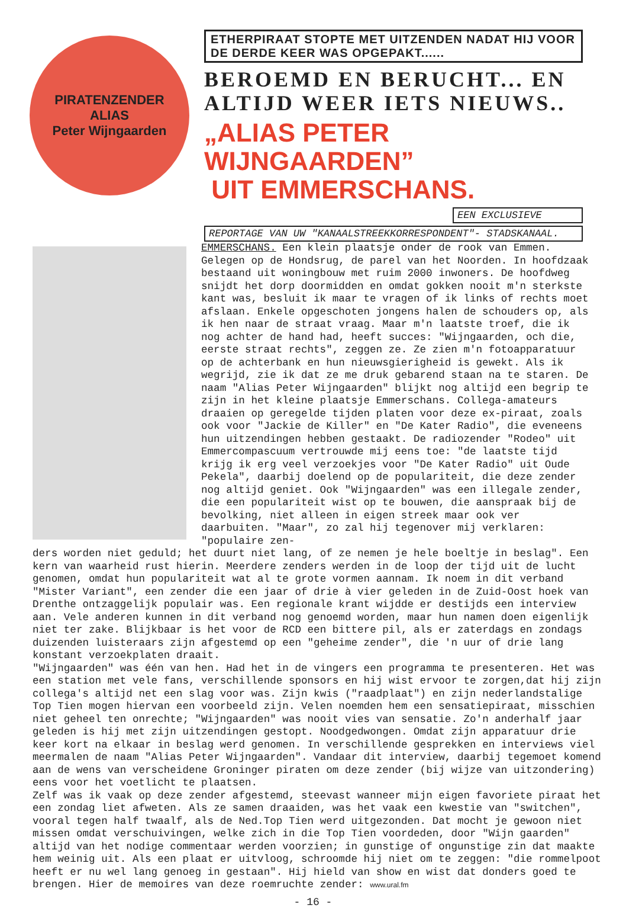PIRATENZENDER
ALIAS
Peter Wijngaarden
ETHERPIRAAT STOPTE MET UITZENDEN NADAT HIJ VOOR DE DERDE KEER WAS OPGEPAKT......
BEROEMD EN BERUCHT... EN ALTIJD WEER IETS NIEUWS..
„ALIAS PETER WIJNGAARDEN”
UIT EMMERSCHANS.
EEN EXCLUSIEVE
REPORTAGE VAN UW "KANAALSTREEKKORRESPONDENT"- STADSKANAAL.
EMMERSCHANS. Een klein plaatsje onder de rook van Emmen. Gelegen op de Hondsrug, de parel van het Noorden. In hoofdzaak bestaand uit woningbouw met ruim 2000 inwoners. De hoofdweg snijdt het dorp doormidden en omdat gokken nooit m'n sterkste kant was, besluit ik maar te vragen of ik links of rechts moet afslaan. Enkele opgeschoten jongens halen de schouders op, als ik hen naar de straat vraag. Maar m'n laatste troef, die ik nog achter de hand had, heeft succes: "Wijngaarden, och die, eerste straat rechts", zeggen ze. Ze zien m'n fotoapparatuur op de achterbank en hun nieuwsgierigheid is gewekt. Als ik wegrijd, zie ik dat ze me druk gebarend staan na te staren. De naam "Alias Peter Wijngaarden" blijkt nog altijd een begrip te zijn in het kleine plaatsje Emmerschans. Collega-amateurs draaien op geregelde tijden platen voor deze ex-piraat, zoals ook voor "Jackie de Killer" en "De Kater Radio", die eveneens hun uitzendingen hebben gestaakt. De radiozender "Rodeo" uit Emmercompascuum vertrouwde mij eens toe: "de laatste tijd krijg ik erg veel verzoekjes voor "De Kater Radio" uit Oude Pekela", daarbij doelend op de populariteit, die deze zender nog altijd geniet. Ook "Wijngaarden" was een illegale zender, die een populariteit wist op te bouwen, die aanspraak bij de bevolking, niet alleen in eigen streek maar ook ver daarbuiten. "Maar", zo zal hij tegenover mij verklaren: "populaire zen-
ders worden niet geduld; het duurt niet lang, of ze nemen je hele boeltje in beslag". Een kern van waarheid rust hierin. Meerdere zenders werden in de loop der tijd uit de lucht genomen, omdat hun populariteit wat al te grote vormen aannam. Ik noem in dit verband "Mister Variant", een zender die een jaar of drie à vier geleden in de Zuid-Oost hoek van Drenthe ontzaggelijk populair was. Een regionale krant wijdde er destijds een interview aan. Vele anderen kunnen in dit verband nog genoemd worden, maar hun namen doen eigenlijk niet ter zake. Blijkbaar is het voor de RCD een bittere pil, als er zaterdags en zondags duizenden luisteraars zijn afgestemd op een "geheime zender", die 'n uur of drie lang konstant verzoekplaten draait.
"Wijngaarden" was één van hen. Had het in de vingers een programma te presenteren. Het was een station met vele fans, verschillende sponsors en hij wist ervoor te zorgen,dat hij zijn collega's altijd net een slag voor was. Zijn kwis ("raadplaat") en zijn nederlandstalige Top Tien mogen hiervan een voorbeeld zijn. Velen noemden hem een sensatiepiraat, misschien niet geheel ten onrechte; "Wijngaarden" was nooit vies van sensatie. Zo'n anderhalf jaar geleden is hij met zijn uitzendingen gestopt. Noodgedwongen. Omdat zijn apparatuur drie keer kort na elkaar in beslag werd genomen. In verschillende gesprekken en interviews viel meermalen de naam "Alias Peter Wijngaarden". Vandaar dit interview, daarbij tegemoet komend aan de wens van verscheidene Groninger piraten om deze zender (bij wijze van uitzondering) eens voor het voetlicht te plaatsen.
Zelf was ik vaak op deze zender afgestemd, steevast wanneer mijn eigen favoriete piraat het een zondag liet afweten. Als ze samen draaiden, was het vaak een kwestie van "switchen", vooral tegen half twaalf, als de Ned.Top Tien werd uitgezonden. Dat mocht je gewoon niet missen omdat verschuivingen, welke zich in die Top Tien voordeden, door "Wijn gaarden" altijd van het nodige commentaar werden voorzien; in gunstige of ongunstige zin dat maakte hem weinig uit. Als een plaat er uitvloog, schroomde hij niet om te zeggen: "die rommelpoot heeft er nu wel lang genoeg in gestaan". Hij hield van show en wist dat donders goed te brengen. Hier de memoires van deze roemruchte zender: www.ural.fm
- 16 -